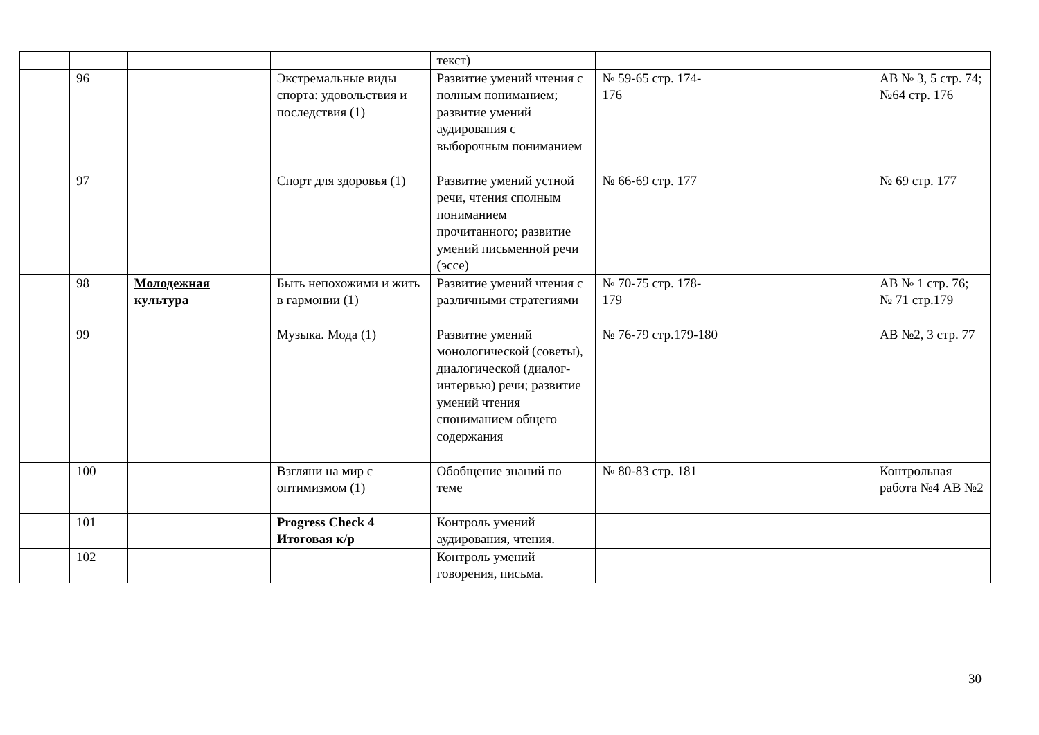| | | | | текст) | | | |
| | 96 | | Экстремальные виды спорта: удовольствия и последствия (1) | Развитие умений чтения с полным пониманием; развитие умений аудирования с выборочным пониманием | № 59-65 стр. 174-176 | | АВ № 3, 5 стр. 74; №64 стр. 176 |
| | 97 | | Спорт для здоровья (1) | Развитие умений устной речи, чтения сполным пониманием прочитанного; развитие умений письменной речи (эссе) | № 66-69 стр. 177 | | № 69 стр. 177 |
| | 98 | Молодежная культура | Быть непохожими и жить в гармонии (1) | Развитие умений чтения с различными стратегиями | № 70-75 стр. 178-179 | | АВ № 1 стр. 76; № 71 стр.179 |
| | 99 | | Музыка. Мода (1) | Развитие умений монологической (советы), диалогической (диалог-интервью) речи; развитие умений чтения спониманием общего содержания | № 76-79 стр.179-180 | | АВ №2, 3 стр. 77 |
| | 100 | | Взгляни на мир с оптимизмом (1) | Обобщение знаний по теме | № 80-83 стр. 181 | | Контрольная работа №4 АВ №2 |
| | 101 | | Progress Check 4 Итоговая к/р | Контроль умений аудирования, чтения. | | | |
| | 102 | | | Контроль умений говорения, письма. | | | |
30